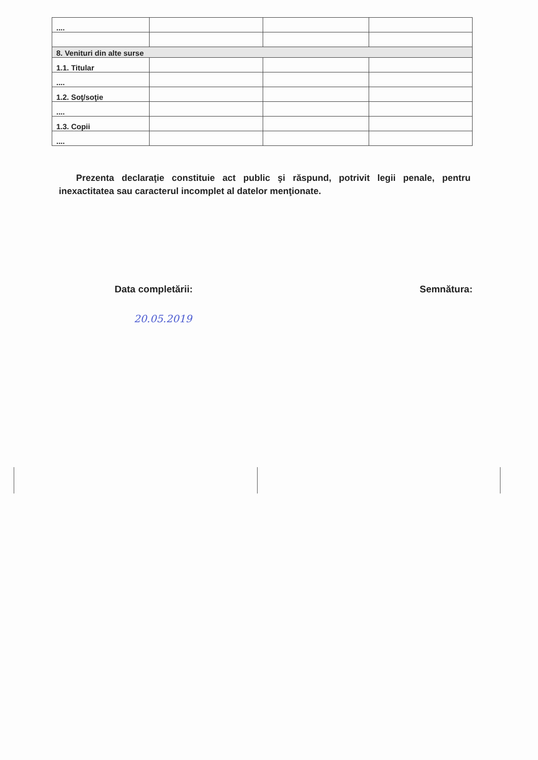| .... | | | |
| 8. Venituri din alte surse | | | |
| 1.1. Titular | | | |
| .... | | | |
| 1.2. Soţ/soţie | | | |
| .... | | | |
| 1.3. Copii | | | |
| .... | | | |
Prezenta declaraţie constituie act public şi răspund, potrivit legii penale, pentru inexactitatea sau caracterul incomplet al datelor menţionate.
Data completării: Semnătura:
20.05.2019